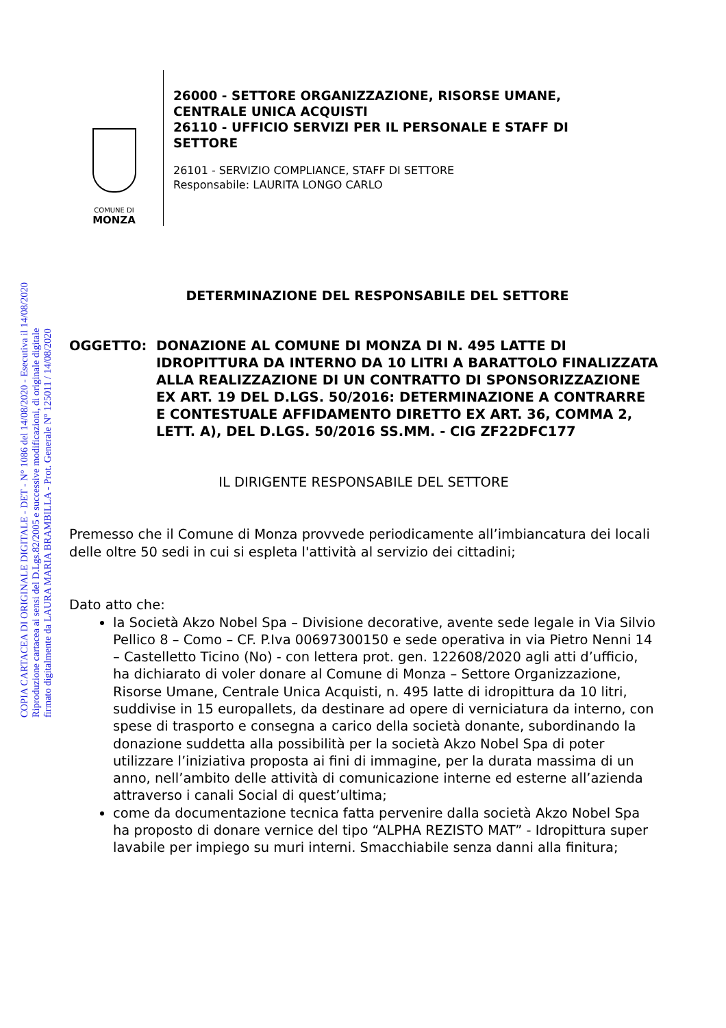COPIA CARTACEA DI ORIGINALE DIGITALE - DET - N° 1086 del 14/08/2020 - Esecutiva il 14/08/2020
Riproduzione cartacea ai sensi del D.Lgs.82/2005 e successive modificazioni, di originale digitale
firmato digitalmente da LAURA MARIA BRAMBILLA - Prot. Generale N° 125011 / 14/08/2020
COMUNE DI
MONZA
26000 - SETTORE ORGANIZZAZIONE, RISORSE UMANE,
CENTRALE UNICA ACQUISTI
26110 - UFFICIO SERVIZI PER IL PERSONALE E STAFF DI
SETTORE
26101 - SERVIZIO COMPLIANCE, STAFF DI SETTORE
Responsabile: LAURITA LONGO CARLO
DETERMINAZIONE DEL RESPONSABILE DEL SETTORE
OGGETTO: DONAZIONE AL COMUNE DI MONZA DI N. 495 LATTE DI IDROPITTURA DA INTERNO DA 10 LITRI A BARATTOLO FINALIZZATA ALLA REALIZZAZIONE DI UN CONTRATTO DI SPONSORIZZAZIONE EX ART. 19 DEL D.LGS. 50/2016: DETERMINAZIONE A CONTRARRE E CONTESTUALE AFFIDAMENTO DIRETTO EX ART. 36, COMMA 2, LETT. A), DEL D.LGS. 50/2016 SS.MM. - CIG ZF22DFC177
IL DIRIGENTE RESPONSABILE DEL SETTORE
Premesso che il Comune di Monza provvede periodicamente all’imbiancatura dei locali delle oltre 50 sedi in cui si espleta l'attività al servizio dei cittadini;
Dato atto che:
la Società Akzo Nobel Spa – Divisione decorative, avente sede legale in Via Silvio Pellico 8 – Como – CF. P.Iva 00697300150 e sede operativa in via Pietro Nenni 14 – Castelletto Ticino (No) - con lettera prot. gen. 122608/2020 agli atti d’ufficio, ha dichiarato di voler donare al Comune di Monza – Settore Organizzazione, Risorse Umane, Centrale Unica Acquisti, n. 495 latte di idropittura da 10 litri, suddivise in 15 europallets, da destinare ad opere di verniciatura da interno, con spese di trasporto e consegna a carico della società donante, subordinando la donazione suddetta alla possibilità per la società Akzo Nobel Spa di poter utilizzare l’iniziativa proposta ai fini di immagine, per la durata massima di un anno, nell’ambito delle attività di comunicazione interne ed esterne all’azienda attraverso i canali Social di quest’ultima;
come da documentazione tecnica fatta pervenire dalla società Akzo Nobel Spa ha proposto di donare vernice del tipo “ALPHA REZISTO MAT” - Idropittura super lavabile per impiego su muri interni. Smacchiabile senza danni alla finitura;